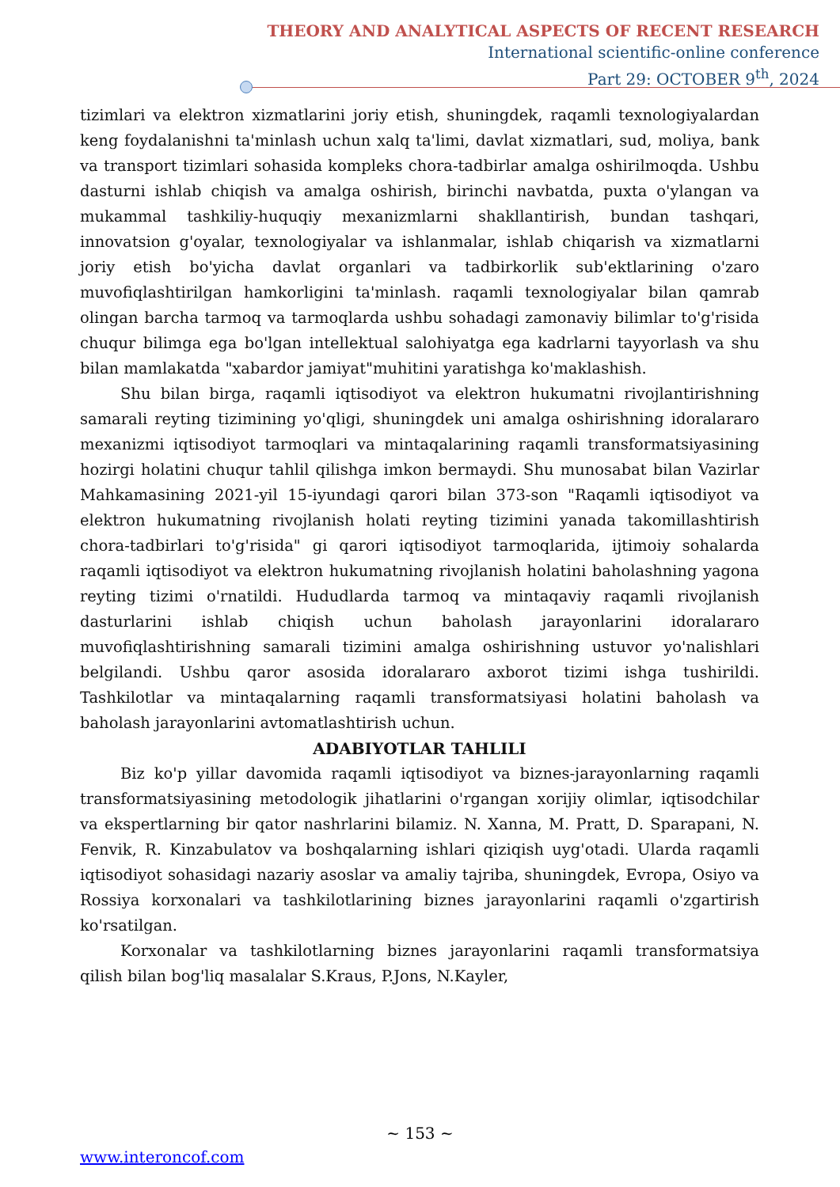THEORY AND ANALYTICAL ASPECTS OF RECENT RESEARCH
International scientific-online conference
Part 29: OCTOBER 9<sup>th</sup>, 2024
tizimlari va elektron xizmatlarini joriy etish, shuningdek, raqamli texnologiyalardan keng foydalanishni ta'minlash uchun xalq ta'limi, davlat xizmatlari, sud, moliya, bank va transport tizimlari sohasida kompleks chora-tadbirlar amalga oshirilmoqda. Ushbu dasturni ishlab chiqish va amalga oshirish, birinchi navbatda, puxta o'ylangan va mukammal tashkiliy-huquqiy mexanizmlarni shakllantirish, bundan tashqari, innovatsion g'oyalar, texnologiyalar va ishlanmalar, ishlab chiqarish va xizmatlarni joriy etish bo'yicha davlat organlari va tadbirkorlik sub'ektlarining o'zaro muvofiqlashtirilgan hamkorligini ta'minlash. raqamli texnologiyalar bilan qamrab olingan barcha tarmoq va tarmoqlarda ushbu sohadagi zamonaviy bilimlar to'g'risida chuqur bilimga ega bo'lgan intellektual salohiyatga ega kadrlarni tayyorlash va shu bilan mamlakatda "xabardor jamiyat"muhitini yaratishga ko'maklashish.
Shu bilan birga, raqamli iqtisodiyot va elektron hukumatni rivojlantirishning samarali reyting tizimining yo'qligi, shuningdek uni amalga oshirishning idoralararo mexanizmi iqtisodiyot tarmoqlari va mintaqalarining raqamli transformatsiyasining hozirgi holatini chuqur tahlil qilishga imkon bermaydi. Shu munosabat bilan Vazirlar Mahkamasining 2021-yil 15-iyundagi qarori bilan 373-son "Raqamli iqtisodiyot va elektron hukumatning rivojlanish holati reyting tizimini yanada takomillashtirish chora-tadbirlari to'g'risida" gi qarori iqtisodiyot tarmoqlarida, ijtimoiy sohalarda raqamli iqtisodiyot va elektron hukumatning rivojlanish holatini baholashning yagona reyting tizimi o'rnatildi. Hududlarda tarmoq va mintaqaviy raqamli rivojlanish dasturlarini ishlab chiqish uchun baholash jarayonlarini idoralararo muvofiqlashtirishning samarali tizimini amalga oshirishning ustuvor yo'nalishlari belgilandi. Ushbu qaror asosida idoralararo axborot tizimi ishga tushirildi. Tashkilotlar va mintaqalarning raqamli transformatsiyasi holatini baholash va baholash jarayonlarini avtomatlashtirish uchun.
ADABIYOTLAR TAHLILI
Biz ko'p yillar davomida raqamli iqtisodiyot va biznes-jarayonlarning raqamli transformatsiyasining metodologik jihatlarini o'rgangan xorijiy olimlar, iqtisodchilar va ekspertlarning bir qator nashrlarini bilamiz. N. Xanna, M. Pratt, D. Sparapani, N. Fenvik, R. Kinzabulatov va boshqalarning ishlari qiziqish uyg'otadi. Ularda raqamli iqtisodiyot sohasidagi nazariy asoslar va amaliy tajriba, shuningdek, Evropa, Osiyo va Rossiya korxonalari va tashkilotlarining biznes jarayonlarini raqamli o'zgartirish ko'rsatilgan.
Korxonalar va tashkilotlarning biznes jarayonlarini raqamli transformatsiya qilish bilan bog'liq masalalar S.Kraus, P.Jons, N.Kayler,
~ 153 ~
www.interoncof.com